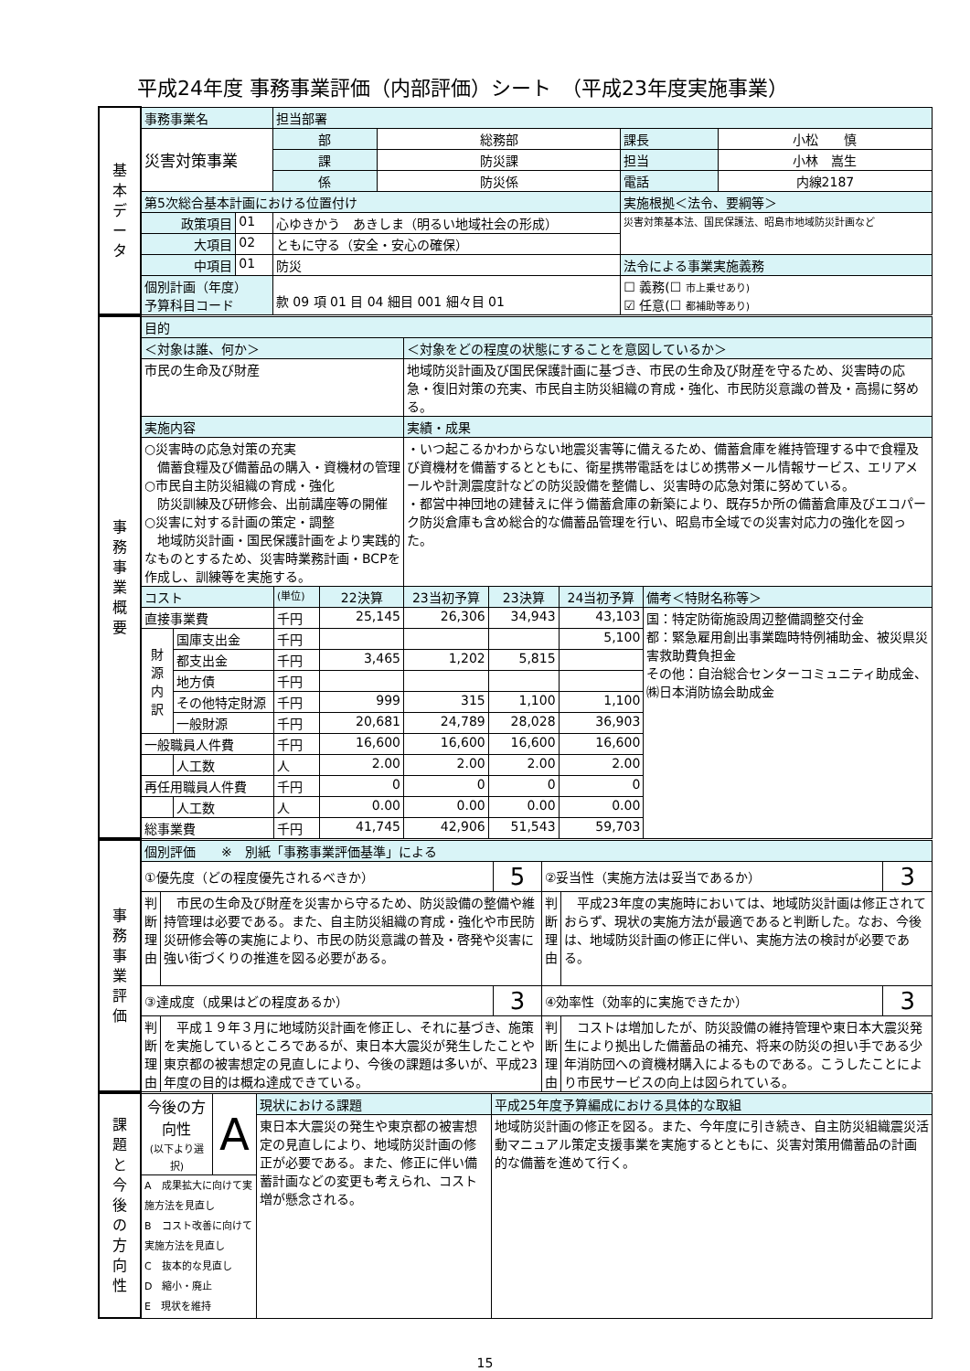平成24年度 事務事業評価（内部評価）シート　（平成23年度実施事業）
| 基 本 デ ー タ | 事務事業名 | | | 担当部署 | | | |
| | 災害対策事業 | | | 部 | 総務部 | 課長 | 小松 慎 |
| | | | | 課 | 防災課 | 担当 | 小林 嵩生 |
| | | | | 係 | 防災係 | 電話 | 内線2187 |
| | 第5次総合基本計画における位置付け | | | | | 実施根拠＜法令、要綱等＞ | |
| | 政策項目 | 01 | 心ゆきかう あきしま（明るい地域社会の形成） | | | 災害対策基本法、国民保護法、昭島市地域防災計画など | |
| | 大項目 | 02 | ともに守る（安全・安心の確保） | | | | |
| | 中項目 | 01 | 防災 | | | 法令による事業実施義務 | |
| | 個別計画（年度） 予算科目コード | | 款 09 項 01 目 04 細目 001 細々目 01 | | | ☐ 義務(☐ 市上乗せあり) ☑ 任意(☐ 都補助等あり) | |
| 事 務 事 業 概 要 | 目的 | | | | | | | |
| | ＜対象は誰、何か＞ | | | | ＜対象をどの程度の状態にすることを意図しているか＞ | | | |
| | 市民の生命及び財産 | | | | 地域防災計画及び国民保護計画に基づき、市民の生命及び財産を守るため、災害時の応急・復旧対策の充実、市民自主防災組織の育成・強化、市民防災意識の普及・高揚に努める。 | | | |
| | 実施内容 | | | | 実績・成果 | | | |
| | ○災害時の応急対策の充実 備蓄食糧及び備蓄品の購入・資機材の管理 ○市民自主防災組織の育成・強化 防災訓練及び研修会、出前講座等の開催 ○災害に対する計画の策定・調整 地域防災計画・国民保護計画をより実践的なものとするため、災害時業務計画・BCPを作成し、訓練等を実施する。 | | | | ・いつ起こるかわからない地震災害等に備えるため、備蓄倉庫を維持管理する中で食糧及び資機材を備蓄するとともに、衛星携帯電話をはじめ携帯メール情報サービス、エリアメールや計測震度計などの防災設備を整備し、災害時の応急対策に努めている。 ・都営中神団地の建替えに伴う備蓄倉庫の新築により、既存5か所の備蓄倉庫及びエコパーク防災倉庫も含め総合的な備蓄品管理を行い、昭島市全域での災害対応力の強化を図った。 | | | |
| | コスト | | (単位) | 22決算 | 23当初予算 | 23決算 | 24当初予算 | 備考＜特財名称等＞ |
| | 直接事業費 | | 千円 | 25,145 | 26,306 | 34,943 | 43,103 | 国：特定防衛施設周辺整備調整交付金 都：緊急雇用創出事業臨時特例補助金、被災県災害救助費負担金 その他：自治総合センターコミュニティ助成金、㈱日本消防協会助成金 |
| | 財 源 内 訳 | 国庫支出金 | 千円 | | | | 5,100 | |
| | | 都支出金 | 千円 | 3,465 | 1,202 | 5,815 | | |
| | | 地方債 | 千円 | | | | | |
| | | その他特定財源 | 千円 | 999 | 315 | 1,100 | 1,100 | |
| | | 一般財源 | 千円 | 20,681 | 24,789 | 28,028 | 36,903 | |
| | 一般職員人件費 | | 千円 | 16,600 | 16,600 | 16,600 | 16,600 | |
| | | 人工数 | 人 | 2.00 | 2.00 | 2.00 | 2.00 | |
| | 再任用職員人件費 | | 千円 | 0 | 0 | 0 | 0 | |
| | | 人工数 | 人 | 0.00 | 0.00 | 0.00 | 0.00 | |
| | 総事業費 | | 千円 | 41,745 | 42,906 | 51,543 | 59,703 | |
| 事 務 事 業 評 価 | 個別評価 ※ 別紙「事務事業評価基準」による | | | | | |
| | ①優先度（どの程度優先されるべきか） | | 5 | ②妥当性（実施方法は妥当であるか） | | 3 |
| | 判断理由 | 市民の生命及び財産を災害から守るため、防災設備の整備や維持管理は必要である。また、自主防災組織の育成・強化や市民防災研修会等の実施により、市民の防災意識の普及・啓発や災害に強い街づくりの推進を図る必要がある。 | | 判断理由 | 平成23年度の実施時においては、地域防災計画は修正されておらず、現状の実施方法が最適であると判断した。なお、今後は、地域防災計画の修正に伴い、実施方法の検討が必要である。 | |
| | ③達成度（成果はどの程度あるか） | | 3 | ④効率性（効率的に実施できたか） | | 3 |
| | 判断理由 | 平成１９年３月に地域防災計画を修正し、それに基づき、施策を実施しているところであるが、東日本大震災が発生したことや東京都の被害想定の見直しにより、今後の課題は多いが、平成23年度の目的は概ね達成できている。 | | 判断理由 | コストは増加したが、防災設備の維持管理や東日本大震災発生により拠出した備蓄品の補充、将来の防災の担い手である少年消防団への資機材購入によるものである。こうしたことにより市民サービスの向上は図られている。 | |
| 課 題 と 今 後 の 方 向 性 | 今後の方向性 (以下より選択) | A | 現状における課題 | 平成25年度予算編成における具体的な取組 |
| | | | 東日本大震災の発生や東京都の被害想定の見直しにより、地域防災計画の修正が必要である。また、修正に伴い備蓄計画などの変更も考えられ、コスト増が懸念される。 | 地域防災計画の修正を図る。また、今年度に引き続き、自主防災組織震災活動マニュアル策定支援事業を実施するとともに、災害対策用備蓄品の計画的な備蓄を進めて行く。 |
| | A 成果拡大に向けて実施方法を見直し B コスト改善に向けて実施方法を見直し C 抜本的な見直し D 縮小・廃止 E 現状を維持 | | | |
15